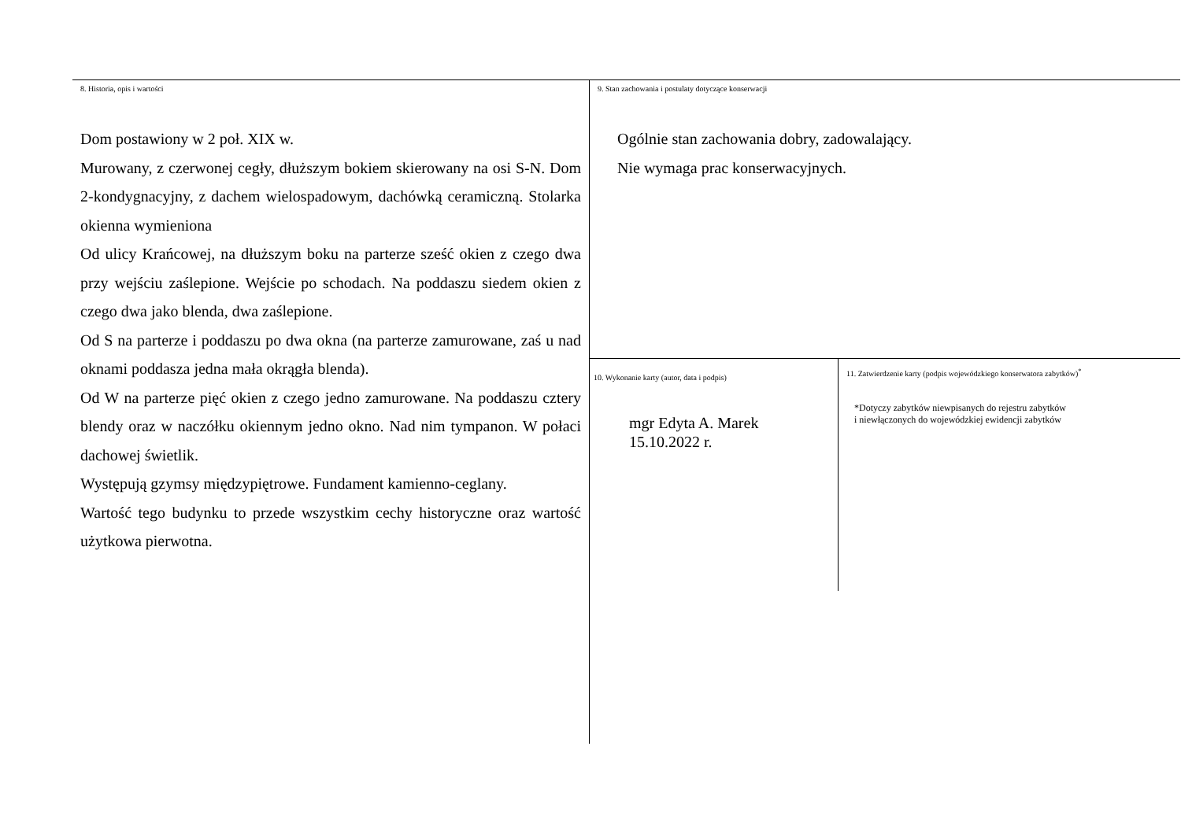8. Historia, opis i wartości
Dom postawiony w 2 poł. XIX w.
Murowany, z czerwonej cegły, dłuższym bokiem skierowany na osi S-N. Dom 2-kondygnacyjny, z dachem wielospadowym, dachówką ceramiczną. Stolarka okienna wymieniona
Od ulicy Krańcowej, na dłuższym boku na parterze sześć okien z czego dwa przy wejściu zaślepione. Wejście po schodach. Na poddaszu siedem okien z czego dwa jako blenda, dwa zaślepione.
Od S na parterze i poddaszu po dwa okna (na parterze zamurowane, zaś u nad oknami poddasza jedna mała okrągła blenda).
Od W na parterze pięć okien z czego jedno zamurowane. Na poddaszu cztery blendy oraz w naczółku okiennym jedno okno. Nad nim tympanon. W połaci dachowej świetlik.
Występują gzymsy międzypiętrowe. Fundament kamienno-ceglany.
Wartość tego budynku to przede wszystkim cechy historyczne oraz wartość użytkowa pierwotna.
9. Stan zachowania i postulaty dotyczące konserwacji
Ogólnie stan zachowania dobry, zadowalający.
Nie wymaga prac konserwacyjnych.
10. Wykonanie karty (autor, data i podpis)
mgr Edyta A. Marek
15.10.2022 r.
11. Zatwierdzenie karty (podpis wojewódzkiego konserwatora zabytków)<sup>*</sup>
*Dotyczy zabytków niewpisanych do rejestru zabytków i niewłączonych do wojewódzkiej ewidencji zabytków